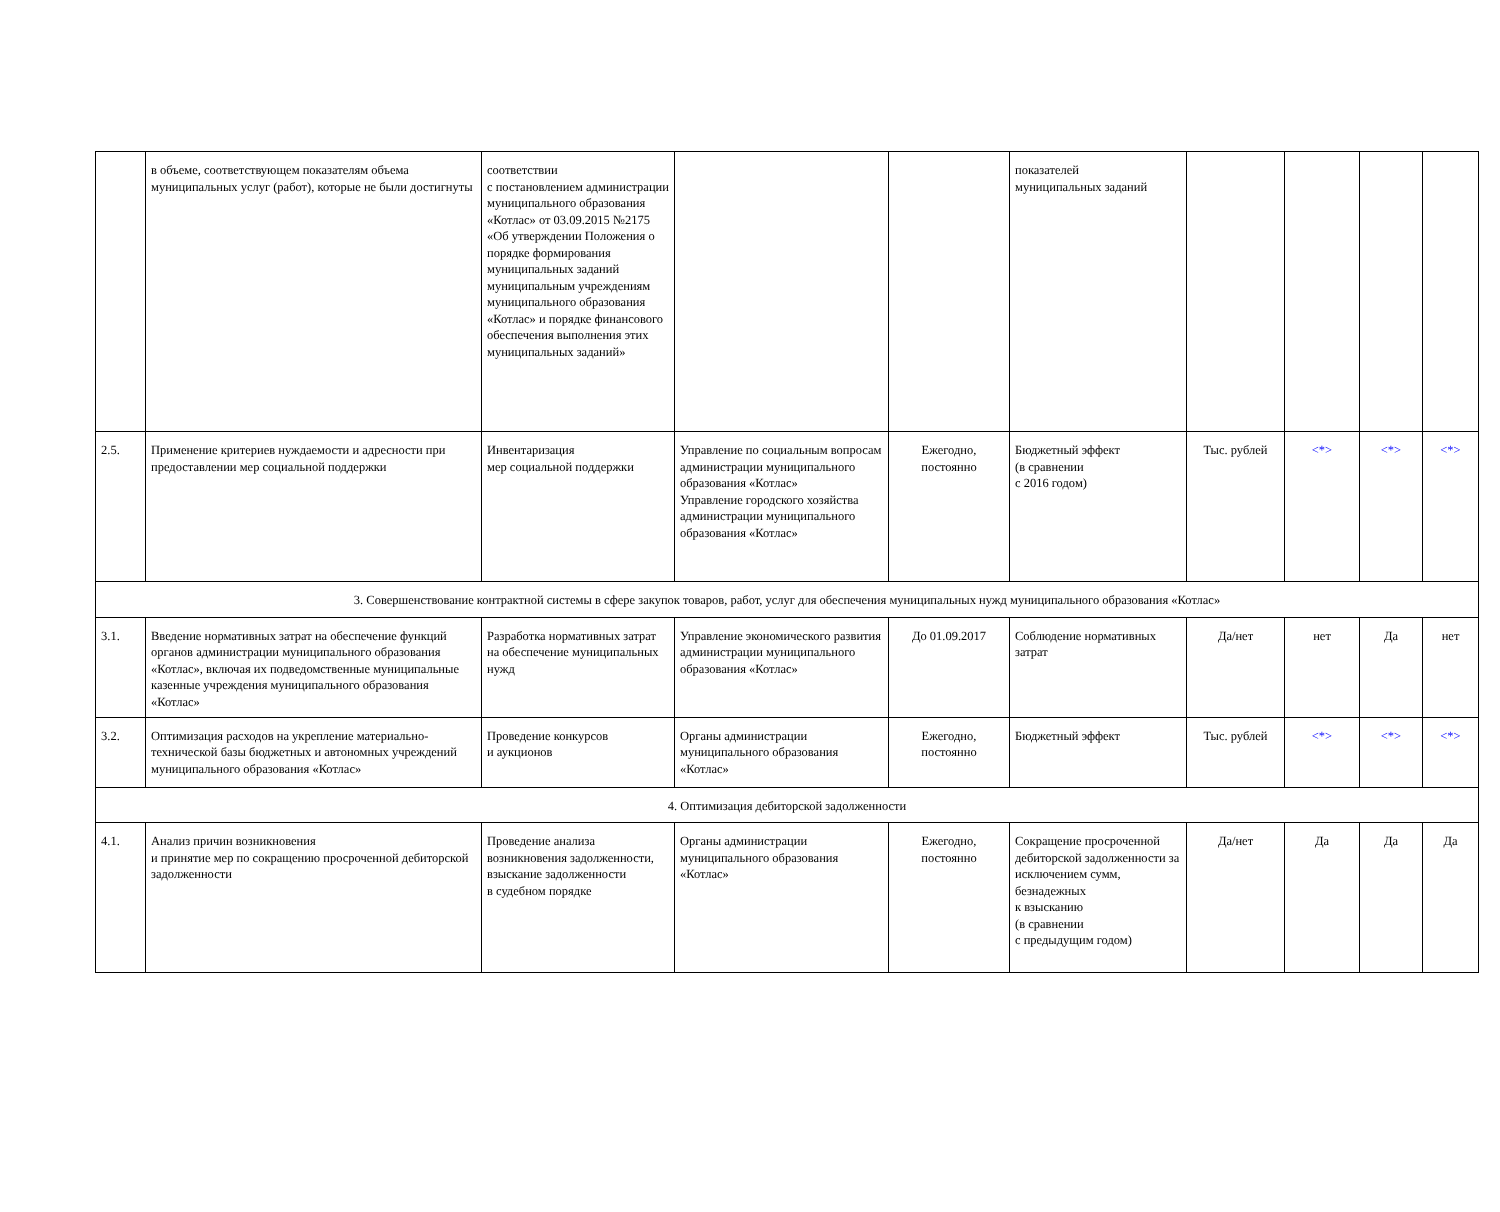| | в объеме, соответствующем показателям объема муниципальных услуг (работ), которые не были достигнуты | соответствии с постановлением администрации муниципального образования «Котлас» от 03.09.2015 №2175 «Об утверждении Положения о порядке формирования муниципальных заданий муниципальным учреждениям муниципального образования «Котлас» и порядке финансового обеспечения выполнения этих муниципальных заданий» | | | показателей муниципальных заданий | | | | |
| 2.5. | Применение критериев нуждаемости и адресности при предоставлении мер социальной поддержки | Инвентаризация мер социальной поддержки | Управление по социальным вопросам администрации муниципального образования «Котлас» Управление городского хозяйства администрации муниципального образования «Котлас» | Ежегодно, постоянно | Бюджетный эффект (в сравнении с 2016 годом) | Тыс. рублей | <*> | <*> | <*> |
| 3. Совершенствование контрактной системы в сфере закупок товаров, работ, услуг для обеспечения муниципальных нужд муниципального образования «Котлас» | | | | | | | | | |
| 3.1. | Введение нормативных затрат на обеспечение функций органов администрации муниципального образования «Котлас», включая их подведомственные муниципальные казенные учреждения муниципального образования «Котлас» | Разработка нормативных затрат на обеспечение муниципальных нужд | Управление экономического развития администрации муниципального образования «Котлас» | До 01.09.2017 | Соблюдение нормативных затрат | Да/нет | нет | Да | нет |
| 3.2. | Оптимизация расходов на укрепление материально-технической базы бюджетных и автономных учреждений муниципального образования «Котлас» | Проведение конкурсов и аукционов | Органы администрации муниципального образования «Котлас» | Ежегодно, постоянно | Бюджетный эффект | Тыс. рублей | <*> | <*> | <*> |
| 4. Оптимизация дебиторской задолженности | | | | | | | | | |
| 4.1. | Анализ причин возникновения и принятие мер по сокращению просроченной дебиторской задолженности | Проведение анализа возникновения задолженности, взыскание задолженности в судебном порядке | Органы администрации муниципального образования «Котлас» | Ежегодно, постоянно | Сокращение просроченной дебиторской задолженности за исключением сумм, безнадежных к взысканию (в сравнении с предыдущим годом) | Да/нет | Да | Да | Да |